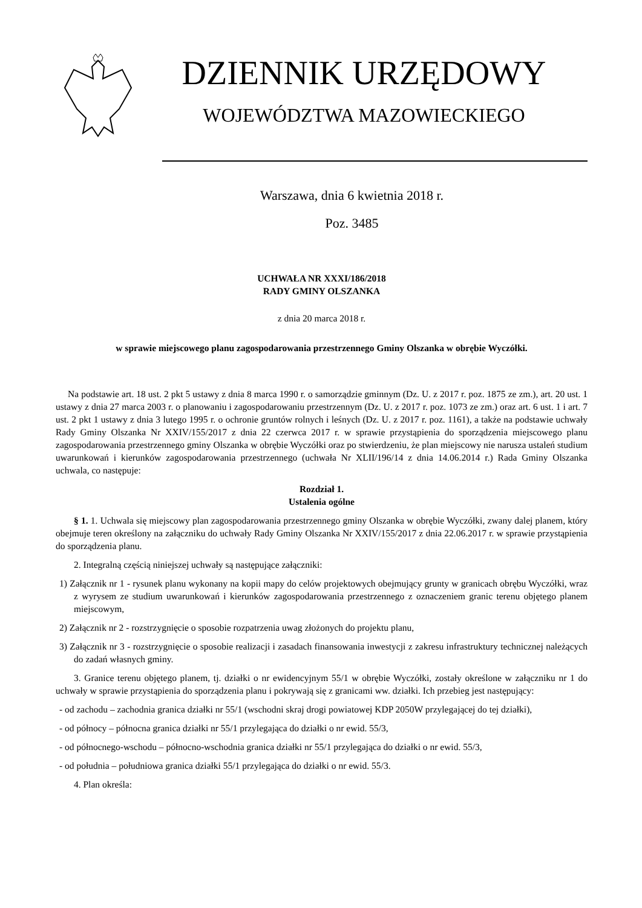DZIENNIK URZĘDOWY
WOJEWÓDZTWA MAZOWIECKIEGO
Warszawa, dnia 6 kwietnia 2018 r.
Poz. 3485
UCHWAŁA NR XXXI/186/2018
RADY GMINY OLSZANKA
z dnia 20 marca 2018 r.
w sprawie miejscowego planu zagospodarowania przestrzennego Gminy Olszanka w obrębie Wyczółki.
Na podstawie art. 18 ust. 2 pkt 5 ustawy z dnia 8 marca 1990 r. o samorządzie gminnym (Dz. U. z 2017 r. poz. 1875 ze zm.), art. 20 ust. 1 ustawy z dnia 27 marca 2003 r. o planowaniu i zagospodarowaniu przestrzennym (Dz. U. z 2017 r. poz. 1073 ze zm.) oraz art. 6 ust. 1 i art. 7 ust. 2 pkt 1 ustawy z dnia 3 lutego 1995 r. o ochronie gruntów rolnych i leśnych (Dz. U. z 2017 r. poz. 1161), a także na podstawie uchwały Rady Gminy Olszanka Nr XXIV/155/2017 z dnia 22 czerwca 2017 r. w sprawie przystąpienia do sporządzenia miejscowego planu zagospodarowania przestrzennego gminy Olszanka w obrębie Wyczółki oraz po stwierdzeniu, że plan miejscowy nie narusza ustaleń studium uwarunkowań i kierunków zagospodarowania przestrzennego (uchwała Nr XLII/196/14 z dnia 14.06.2014 r.) Rada Gminy Olszanka uchwala, co następuje:
Rozdział 1.
Ustalenia ogólne
§ 1. 1. Uchwala się miejscowy plan zagospodarowania przestrzennego gminy Olszanka w obrębie Wyczółki, zwany dalej planem, który obejmuje teren określony na załączniku do uchwały Rady Gminy Olszanka Nr XXIV/155/2017 z dnia 22.06.2017 r. w sprawie przystąpienia do sporządzenia planu.
2. Integralną częścią niniejszej uchwały są następujące załączniki:
1) Załącznik nr 1 - rysunek planu wykonany na kopii mapy do celów projektowych obejmujący grunty w granicach obrębu Wyczółki, wraz z wyrysem ze studium uwarunkowań i kierunków zagospodarowania przestrzennego z oznaczeniem granic terenu objętego planem miejscowym,
2) Załącznik nr 2 - rozstrzygnięcie o sposobie rozpatrzenia uwag złożonych do projektu planu,
3) Załącznik nr 3 - rozstrzygnięcie o sposobie realizacji i zasadach finansowania inwestycji z zakresu infrastruktury technicznej należących do zadań własnych gminy.
3. Granice terenu objętego planem, tj. działki o nr ewidencyjnym 55/1 w obrębie Wyczółki, zostały określone w załączniku nr 1 do uchwały w sprawie przystąpienia do sporządzenia planu i pokrywają się z granicami ww. działki. Ich przebieg jest następujący:
- od zachodu – zachodnia granica działki nr 55/1 (wschodni skraj drogi powiatowej KDP 2050W przylegającej do tej działki),
- od północy – północna granica działki nr 55/1 przylegająca do działki o nr ewid. 55/3,
- od północnego-wschodu – północno-wschodnia granica działki nr 55/1 przylegająca do działki o nr ewid. 55/3,
- od południa – południowa granica działki 55/1 przylegająca do działki o nr ewid. 55/3.
4. Plan określa: